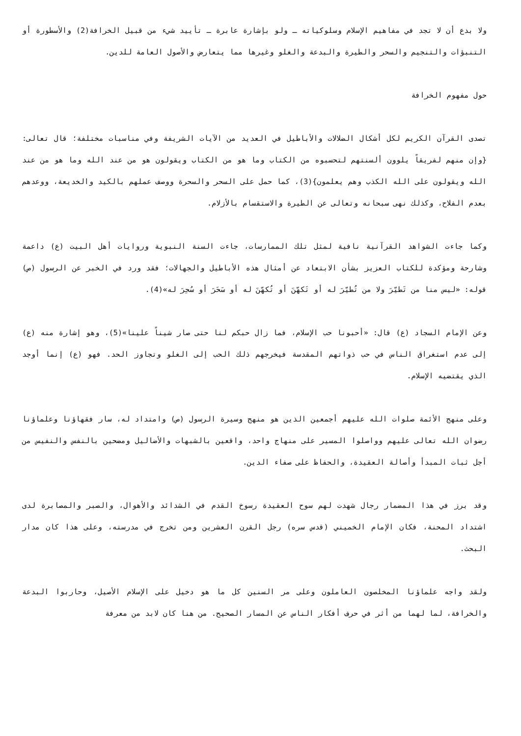ولا بدع أن لا تجد في مفاهيم الإسلام وسلوكياته ـ ولو بإشارة عابرة ـ تأييد شيء من قبيل الخرافة(2) والأسطورة أو التنبؤات والتنجيم والسحر والطيرة والبدعة والغلو وغيرها مما يتعارض والأصول العامة للدين.
حول مفهوم الخرافة
تصدى القرآن الكريم لكل أشكال الضلالات والأباطيل في العديد من الآيات الشريفة وفي مناسبات مختلفة؛ قال تعالى: {وإن منهم لفريقاً يلوون ألسنتهم لتحسبوه من الكتاب وما هو من الكتاب ويقولون هو من عند الله وما هو من عند الله ويقولون على الله الكذب وهم يعلمون}(3)، كما حمل على السحر والسحرة ووصف عملهم بالكيد والخديعة، ووعدهم بعدم الفلاح، وكذلك نهى سبحانه وتعالى عن الطيرة والاستقسام بالأزلام.
وكما جاءت الشواهد القرآنية نافية لمثل تلك الممارسات، جاءت السنة النبوية وروايات أهل البيت (ع) داعمة وشارحة ومؤكدة للكتاب العزيز بشأن الابتعاد عن أمثال هذه الأباطيل والجهالات؛ فقد ورد في الخبر عن الرسول (ص) قوله: «ليس منا من تَطيّرَ ولا من تُطيّرَ له أو تَكهّنَ أو تُكهّنَ له أو سَحَرَ أو سُحِرَ له»(4).
وعن الإمام السجاد (ع) قال: «أحبونا حب الإسلام، فما زال حبكم لنا حتى صار شيناً علينا»(5)، وهو إشارة منه (ع) إلى عدم استغراق الناس في حب ذواتهم المقدسة فيخرجهم ذلك الحب إلى الغلو وتجاوز الحد. فهو (ع) إنما أوجد الذي يقتضيه الإسلام.
وعلى منهج الأئمة صلوات الله عليهم أجمعين الذين هو منهج وسيرة الرسول (ص) وامتداد له، سار فقهاؤنا وعلماؤنا رضوان الله تعالى عليهم وواصلوا المسير على منهاج واحد، واقعين بالشبهات والأضاليل ومضحين بالنفس والنفيس من أجل ثبات المبدأ وأصالة العقيدة، والحفاظ على صفاء الدين.
وقد برز في هذا المضمار رجال شهدت لهم سوح العقيدة رسوخ القدم في الشدائد والأهوال، والصبر والمصابرة لدى اشتداد المحنة، فكان الإمام الخميني (قدس سره) رجل القرن العشرين ومن تخرج في مدرسته، وعلى هذا كان مدار البحث.
ولقد واجه علماؤنا المخلصون العاملون وعلى مر السنين كل ما هو دخيل على الإسلام الأصيل، وحاربوا البدعة والخرافة، لما لهما من أثر في حرف أفكار الناس عن المسار الصحيح. من هنا كان لابد من معرفة